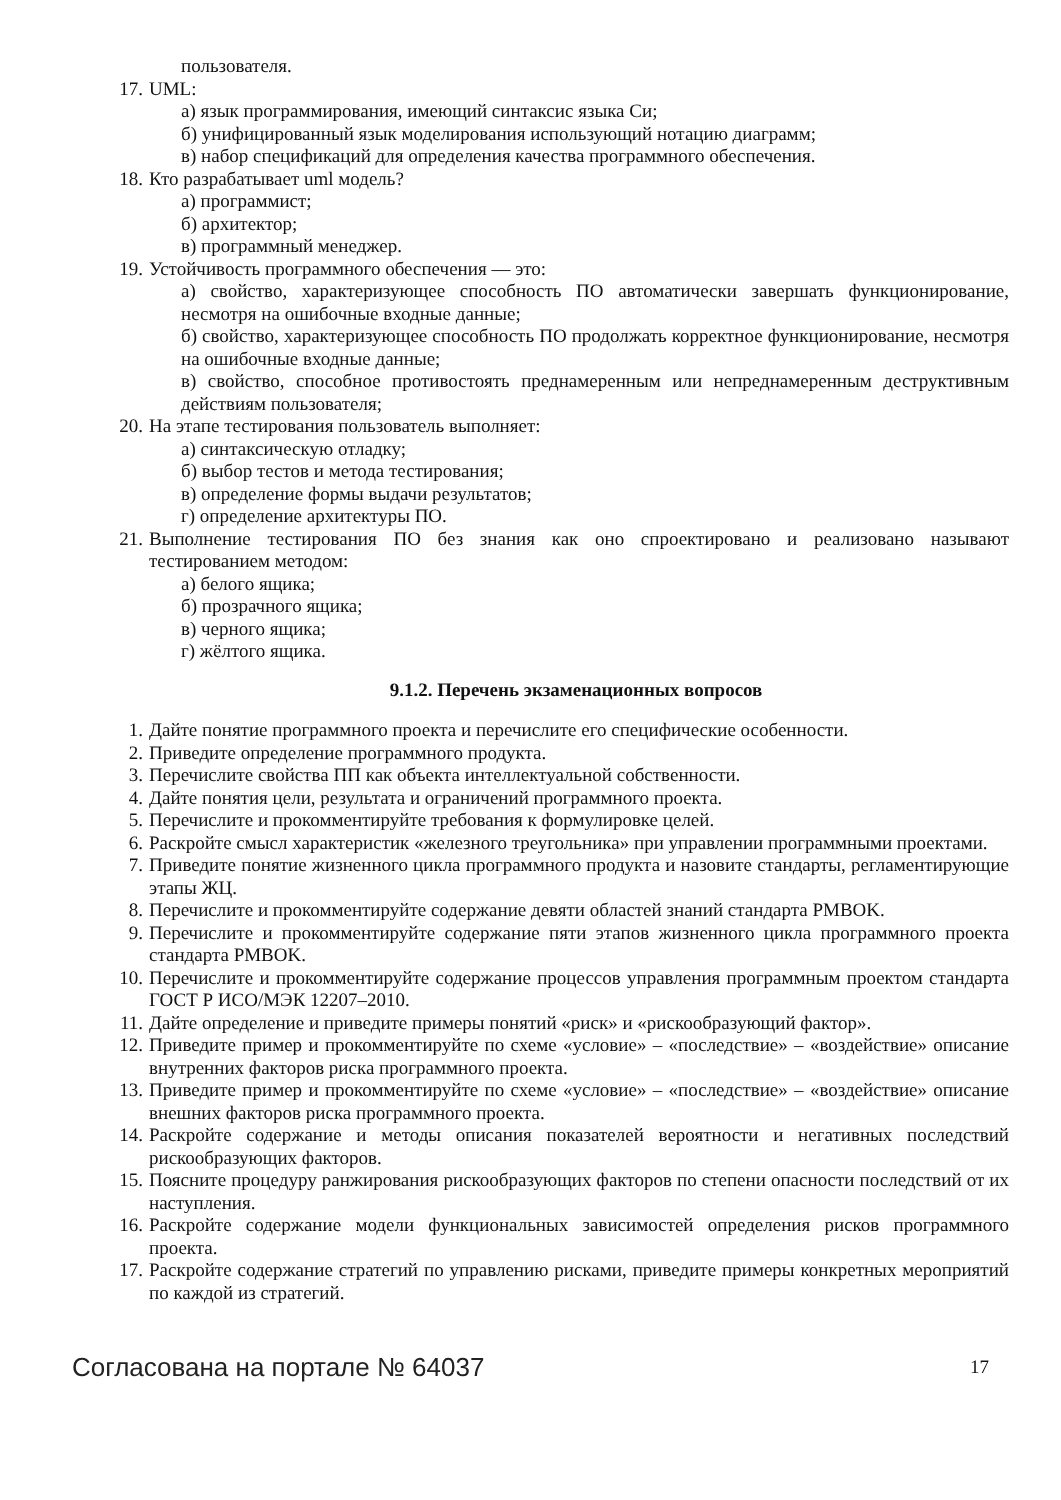пользователя.
17. UML:
а) язык программирования, имеющий синтаксис языка Си;
б) унифицированный язык моделирования использующий нотацию диаграмм;
в) набор спецификаций для определения качества программного обеспечения.
18. Кто разрабатывает uml модель?
а) программист;
б) архитектор;
в) программный менеджер.
19. Устойчивость программного обеспечения — это:
а) свойство, характеризующее способность ПО автоматически завершать функционирование, несмотря на ошибочные входные данные;
б) свойство, характеризующее способность ПО продолжать корректное функционирование, несмотря на ошибочные входные данные;
в) свойство, способное противостоять преднамеренным или непреднамеренным деструктивным действиям пользователя;
20. На этапе тестирования пользователь выполняет:
а) синтаксическую отладку;
б) выбор тестов и метода тестирования;
в) определение формы выдачи результатов;
г) определение архитектуры ПО.
21. Выполнение тестирования ПО без знания как оно спроектировано и реализовано называют тестированием методом:
а) белого ящика;
б) прозрачного ящика;
в) черного ящика;
г) жёлтого ящика.
9.1.2. Перечень экзаменационных вопросов
1. Дайте понятие программного проекта и перечислите его специфические особенности.
2. Приведите определение программного продукта.
3. Перечислите свойства ПП как объекта интеллектуальной собственности.
4. Дайте понятия цели, результата и ограничений программного проекта.
5. Перечислите и прокомментируйте требования к формулировке целей.
6. Раскройте смысл характеристик «железного треугольника» при управлении программными проектами.
7. Приведите понятие жизненного цикла программного продукта и назовите стандарты, регламентирующие этапы ЖЦ.
8. Перечислите и прокомментируйте содержание девяти областей знаний стандарта PMBOK.
9. Перечислите и прокомментируйте содержание пяти этапов жизненного цикла программного проекта стандарта PMBOK.
10. Перечислите и прокомментируйте содержание процессов управления программным проектом стандарта ГОСТ Р ИСО/МЭК 12207–2010.
11. Дайте определение и приведите примеры понятий «риск» и «рискообразующий фактор».
12. Приведите пример и прокомментируйте по схеме «условие» – «последствие» – «воздействие» описание внутренних факторов риска программного проекта.
13. Приведите пример и прокомментируйте по схеме «условие» – «последствие» – «воздействие» описание внешних факторов риска программного проекта.
14. Раскройте содержание и методы описания показателей вероятности и негативных последствий рискообразующих факторов.
15. Поясните процедуру ранжирования рискообразующих факторов по степени опасности последствий от их наступления.
16. Раскройте содержание модели функциональных зависимостей определения рисков программного проекта.
17. Раскройте содержание стратегий по управлению рисками, приведите примеры конкретных мероприятий по каждой из стратегий.
Согласована на портале № 64037 17